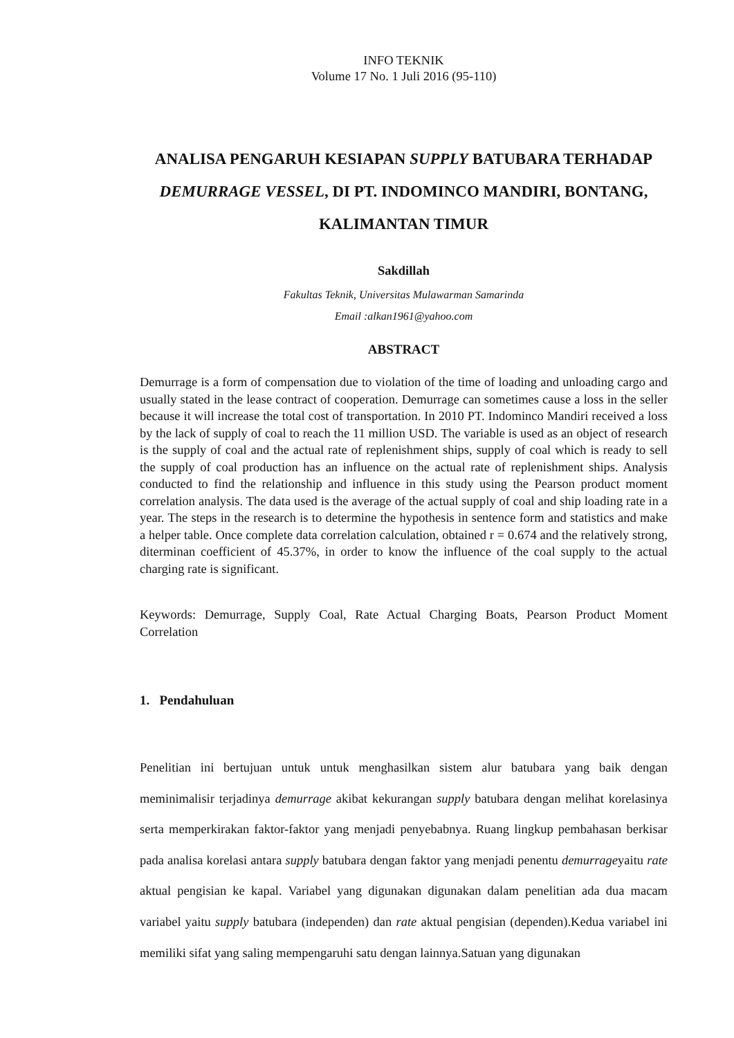INFO TEKNIK
Volume 17 No. 1 Juli 2016 (95-110)
ANALISA PENGARUH KESIAPAN SUPPLY BATUBARA TERHADAP DEMURRAGE VESSEL, DI PT. INDOMINCO MANDIRI, BONTANG, KALIMANTAN TIMUR
Sakdillah
Fakultas Teknik, Universitas Mulawarman Samarinda
Email :alkan1961@yahoo.com
ABSTRACT
Demurrage is a form of compensation due to violation of the time of loading and unloading cargo and usually stated in the lease contract of cooperation. Demurrage can sometimes cause a loss in the seller because it will increase the total cost of transportation. In 2010 PT. Indominco Mandiri received a loss by the lack of supply of coal to reach the 11 million USD. The variable is used as an object of research is the supply of coal and the actual rate of replenishment ships, supply of coal which is ready to sell the supply of coal production has an influence on the actual rate of replenishment ships. Analysis conducted to find the relationship and influence in this study using the Pearson product moment correlation analysis. The data used is the average of the actual supply of coal and ship loading rate in a year. The steps in the research is to determine the hypothesis in sentence form and statistics and make a helper table. Once complete data correlation calculation, obtained r = 0.674 and the relatively strong, diterminan coefficient of 45.37%, in order to know the influence of the coal supply to the actual charging rate is significant.
Keywords: Demurrage, Supply Coal, Rate Actual Charging Boats, Pearson Product Moment Correlation
1. Pendahuluan
Penelitian ini bertujuan untuk untuk menghasilkan sistem alur batubara yang baik dengan meminimalisir terjadinya demurrage akibat kekurangan supply batubara dengan melihat korelasinya serta memperkirakan faktor-faktor yang menjadi penyebabnya. Ruang lingkup pembahasan berkisar pada analisa korelasi antara supply batubara dengan faktor yang menjadi penentu demurrageyaitu rate aktual pengisian ke kapal. Variabel yang digunakan digunakan dalam penelitian ada dua macam variabel yaitu supply batubara (independen) dan rate aktual pengisian (dependen).Kedua variabel ini memiliki sifat yang saling mempengaruhi satu dengan lainnya.Satuan yang digunakan